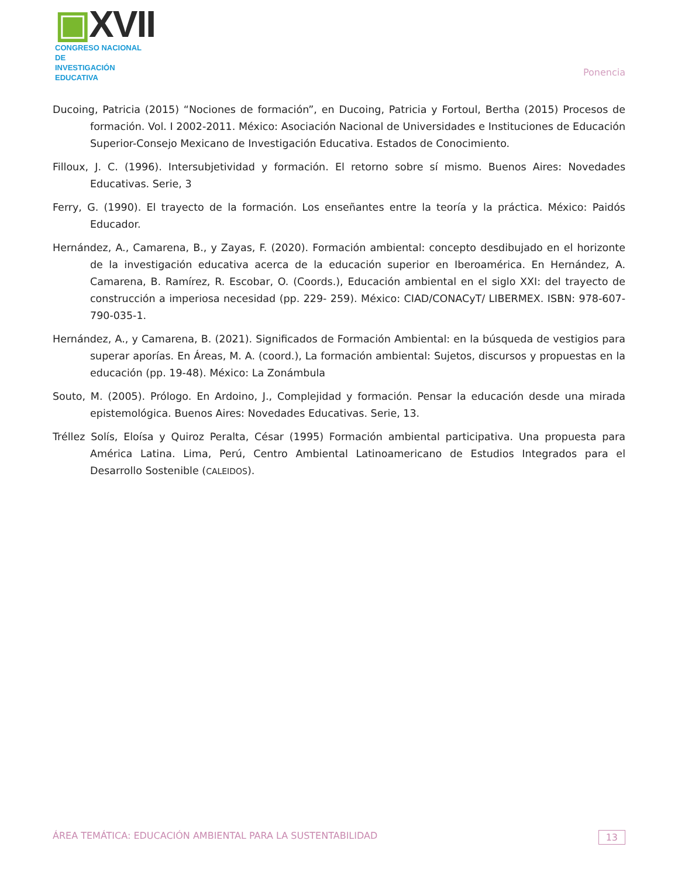▣XVII
CONGRESO NACIONAL DE
INVESTIGACIÓN EDUCATIVA
Ponencia
Ducoing, Patricia (2015) “Nociones de formación”, en Ducoing, Patricia y Fortoul, Bertha (2015) Procesos de formación. Vol. I 2002-2011. México: Asociación Nacional de Universidades e Instituciones de Educación Superior-Consejo Mexicano de Investigación Educativa. Estados de Conocimiento.
Filloux, J. C. (1996). Intersubjetividad y formación. El retorno sobre sí mismo. Buenos Aires: Novedades Educativas. Serie, 3
Ferry, G. (1990). El trayecto de la formación. Los enseñantes entre la teoría y la práctica. México: Paidós Educador.
Hernández, A., Camarena, B., y Zayas, F. (2020). Formación ambiental: concepto desdibujado en el horizonte de la investigación educativa acerca de la educación superior en Iberoamérica. En Hernández, A. Camarena, B. Ramírez, R. Escobar, O. (Coords.), Educación ambiental en el siglo XXI: del trayecto de construcción a imperiosa necesidad (pp. 229- 259). México: CIAD/CONACyT/ LIBERMEX. ISBN: 978-607-790-035-1.
Hernández, A., y Camarena, B. (2021). Significados de Formación Ambiental: en la búsqueda de vestigios para superar aporías. En Áreas, M. A. (coord.), La formación ambiental: Sujetos, discursos y propuestas en la educación (pp. 19-48). México: La Zonámbula
Souto, M. (2005). Prólogo. En Ardoino, J., Complejidad y formación. Pensar la educación desde una mirada epistemológica. Buenos Aires: Novedades Educativas. Serie, 13.
Tréllez Solís, Eloísa y Quiroz Peralta, César (1995) Formación ambiental participativa. Una propuesta para América Latina. Lima, Perú, Centro Ambiental Latinoamericano de Estudios Integrados para el Desarrollo Sostenible (CALEIDOS).
ÁREA TEMÁTICA: EDUCACIÓN AMBIENTAL PARA LA SUSTENTABILIDAD
13